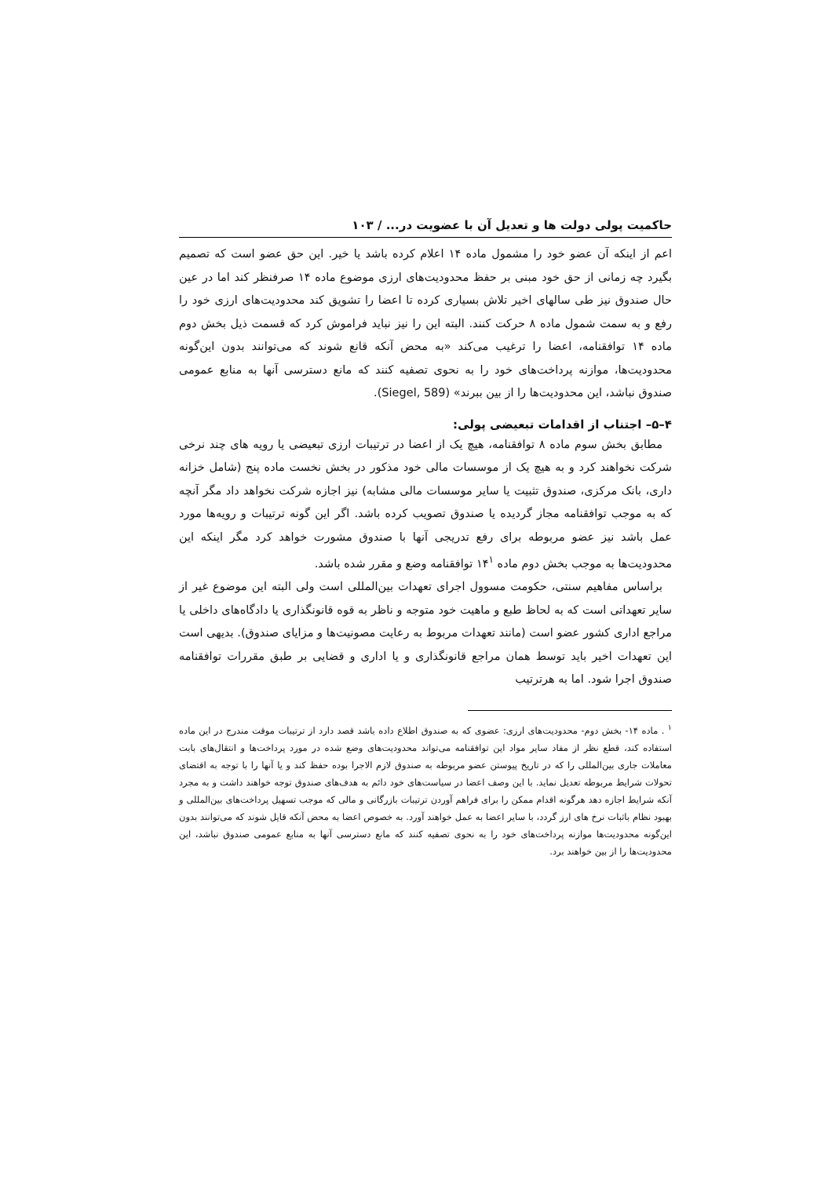حاکمیت پولی دولت ها و تعدیل آن با عضویت در... / ۱۰۳
اعم از اینکه آن عضو خود را مشمول ماده ۱۴ اعلام کرده باشد یا خیر. این حق عضو است که تصمیم بگیرد چه زمانی از حق خود مبنی بر حفظ محدودیت‌های ارزی موضوع ماده ۱۴ صرفنظر کند اما در عین حال صندوق نیز طی سالهای اخیر تلاش بسیاری کرده تا اعضا را تشویق کند محدودیت‌های ارزی خود را رفع و به سمت شمول ماده ۸ حرکت کنند. البته این را نیز نباید فراموش کرد که قسمت ذیل بخش دوم ماده ۱۴ توافقنامه، اعضا را ترغیب می‌کند «به محض آنکه قانع شوند که می‌توانند بدون این‌گونه محدودیت‌ها، موازنه پرداخت‌های خود را به نحوی تصفیه کنند که مانع دسترسی آنها به منابع عمومی صندوق نباشد، این محدودیت‌ها را از بین ببرند» (Siegel, 589).
۴–۵– اجتناب از اقدامات تبعیضی پولی:
مطابق بخش سوم ماده ۸ توافقنامه، هیچ یک از اعضا در ترتیبات ارزی تبعیضی یا رویه های چند نرخی شرکت نخواهند کرد و به هیچ یک از موسسات مالی خود مذکور در بخش نخست ماده پنج (شامل خزانه داری، بانک مرکزی، صندوق تثبیت یا سایر موسسات مالی مشابه) نیز اجازه شرکت نخواهد داد مگر آنچه که به موجب توافقنامه مجاز گردیده یا صندوق تصویب کرده باشد. اگر این گونه ترتیبات و رویه‌ها مورد عمل باشد نیز عضو مربوطه برای رفع تدریجی آنها با صندوق مشورت خواهد کرد مگر اینکه این محدودیت‌ها به موجب بخش دوم ماده ۱۴<sup>۱</sup> توافقنامه وضع و مقرر شده باشد.
براساس مفاهیم سنتی، حکومت مسوول اجرای تعهدات بین‌المللی است ولی البته این موضوع غیر از سایر تعهداتی است که به لحاظ طبع و ماهیت خود متوجه و ناظر به قوه قانونگذاری یا دادگاه‌های داخلی یا مراجع اداری کشور عضو است (مانند تعهدات مربوط به رعایت مصونیت‌ها و مزایای صندوق). بدیهی است این تعهدات اخیر باید توسط همان مراجع قانونگذاری و یا اداری و قضایی بر طبق مقررات توافقنامه صندوق اجرا شود. اما به هرترتیب
<sup>۱</sup> . ماده ۱۴- بخش دوم- محدودیت‌های ارزی: عضوی که به صندوق اطلاع داده باشد قصد دارد از ترتیبات موقت مندرج در این ماده استفاده کند، قطع نظر از مفاد سایر مواد این توافقنامه می‌تواند محدودیت‌های وضع شده در مورد پرداخت‌ها و انتقال‌های بابت معاملات جاری بین‌المللی را که در تاریخ پیوستن عضو مربوطه به صندوق لازم الاجرا بوده حفظ کند و یا آنها را با توجه به اقتضای تحولات شرایط مربوطه تعدیل نماید. با این وصف اعضا در سیاست‌های خود دائم به هدف‌های صندوق توجه خواهند داشت و به مجرد آنکه شرایط اجازه دهد هرگونه اقدام ممکن را برای فراهم آوردن ترتیبات بازرگانی و مالی که موجب تسهیل پرداخت‌های بین‌المللی و بهبود نظام باثبات نرخ های ارز گردد، با سایر اعضا به عمل خواهند آورد. به خصوص اعضا به محض آنکه قایل شوند که می‌توانند بدون این‌گونه محدودیت‌ها موازنه پرداخت‌های خود را به نحوی تصفیه کنند که مانع دسترسی آنها به منابع عمومی صندوق نباشد، این محدودیت‌ها را از بین خواهند برد.